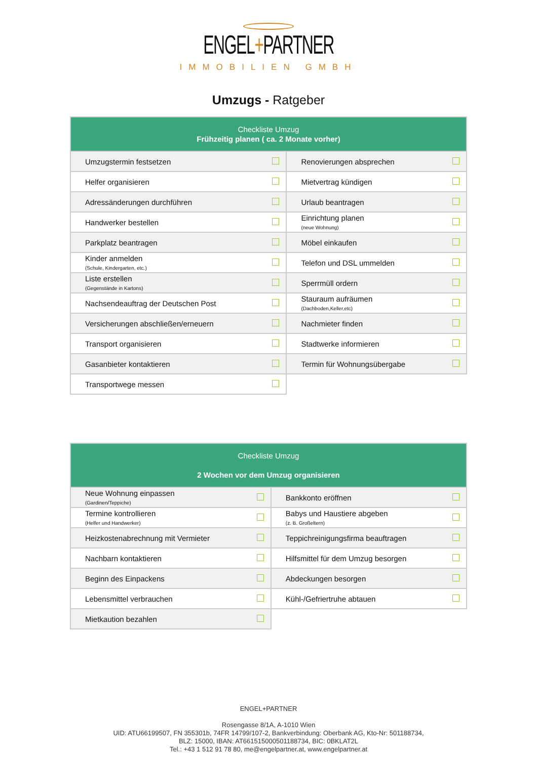ENGEL+PARTNER
IMMOBILIEN GMBH
Umzugs - Ratgeber
| Checkliste Umzug Frühzeitig planen ( ca. 2 Monate vorher) | | | |
| Umzugstermin festsetzen | | Renovierungen absprechen | |
| Helfer organisieren | | Mietvertrag kündigen | |
| Adressänderungen durchführen | | Urlaub beantragen | |
| Handwerker bestellen | | Einrichtung planen (neue Wohnung) | |
| Parkplatz beantragen | | Möbel einkaufen | |
| Kinder anmelden (Schule, Kindergarten, etc.) | | Telefon und DSL ummelden | |
| Liste erstellen (Gegenstände in Kartons) | | Sperrmüll ordern | |
| Nachsendeauftrag der Deutschen Post | | Stauraum aufräumen (Dachboden,Keller,etc) | |
| Versicherungen abschließen/erneuern | | Nachmieter finden | |
| Transport organisieren | | Stadtwerke informieren | |
| Gasanbieter kontaktieren | | Termin für Wohnungsübergabe | |
| Transportwege messen | | | |
| Checkliste Umzug 2 Wochen vor dem Umzug organisieren | | | |
| Neue Wohnung einpassen (Gardinen/Teppiche) | | Bankkonto eröffnen | |
| Termine kontrollieren (Helfer und Handwerker) | | Babys und Haustiere abgeben (z. B. Großeltern) | |
| Heizkostenabrechnung mit Vermieter | | Teppichreinigungsfirma beauftragen | |
| Nachbarn kontaktieren | | Hilfsmittel für dem Umzug besorgen | |
| Beginn des Einpackens | | Abdeckungen besorgen | |
| Lebensmittel verbrauchen | | Kühl-/Gefriertruhe abtauen | |
| Mietkaution bezahlen | | | |
ENGEL+PARTNER
Rosengasse 8/1A, A-1010 Wien
UID: ATU66199507, FN 355301b, 74FR 14799/107-2, Bankverbindung: Oberbank AG, Kto-Nr: 501188734,
BLZ: 15000, IBAN: AT661515000501188734, BIC: 0BKLAT2L
Tel.: +43 1 512 91 78 80, me@engelpartner.at, www.engelpartner.at